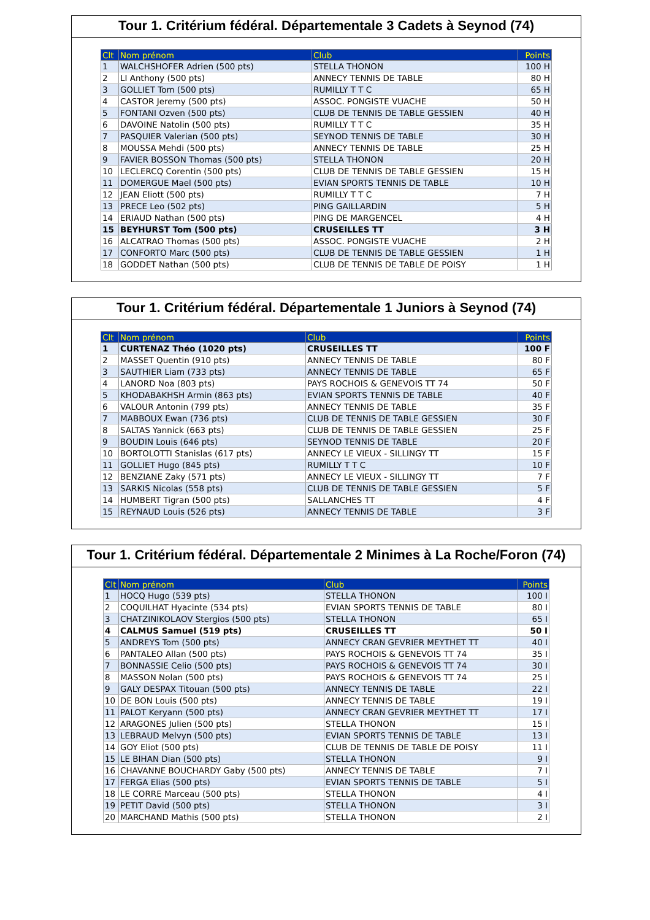Tour 1. Critérium fédéral. Départementale 3 Cadets à Seynod (74)
| Clt | Nom prénom | Club | Points |
| --- | --- | --- | --- |
| 1 | WALCHSHOFER Adrien (500 pts) | STELLA THONON | 100 H |
| 2 | LI Anthony (500 pts) | ANNECY TENNIS DE TABLE | 80 H |
| 3 | GOLLIET Tom (500 pts) | RUMILLY T T C | 65 H |
| 4 | CASTOR Jeremy (500 pts) | ASSOC. PONGISTE VUACHE | 50 H |
| 5 | FONTANI Ozven (500 pts) | CLUB DE TENNIS DE TABLE GESSIEN | 40 H |
| 6 | DAVOINE Natolin (500 pts) | RUMILLY T T C | 35 H |
| 7 | PASQUIER Valerian (500 pts) | SEYNOD TENNIS DE TABLE | 30 H |
| 8 | MOUSSA Mehdi (500 pts) | ANNECY TENNIS DE TABLE | 25 H |
| 9 | FAVIER BOSSON Thomas (500 pts) | STELLA THONON | 20 H |
| 10 | LECLERCQ Corentin (500 pts) | CLUB DE TENNIS DE TABLE GESSIEN | 15 H |
| 11 | DOMERGUE Mael (500 pts) | EVIAN SPORTS TENNIS DE TABLE | 10 H |
| 12 | JEAN Eliott (500 pts) | RUMILLY T T C | 7 H |
| 13 | PRECE Leo (502 pts) | PING GAILLARDIN | 5 H |
| 14 | ERIAUD Nathan (500 pts) | PING DE MARGENCEL | 4 H |
| 15 | BEYHURST Tom (500 pts) | CRUSEILLES TT | 3 H |
| 16 | ALCATRAO Thomas (500 pts) | ASSOC. PONGISTE VUACHE | 2 H |
| 17 | CONFORTO Marc (500 pts) | CLUB DE TENNIS DE TABLE GESSIEN | 1 H |
| 18 | GODDET Nathan (500 pts) | CLUB DE TENNIS DE TABLE DE POISY | 1 H |
Tour 1. Critérium fédéral. Départementale 1 Juniors à Seynod (74)
| Clt | Nom prénom | Club | Points |
| --- | --- | --- | --- |
| 1 | CURTENAZ Théo (1020 pts) | CRUSEILLES TT | 100 F |
| 2 | MASSET Quentin (910 pts) | ANNECY TENNIS DE TABLE | 80 F |
| 3 | SAUTHIER Liam (733 pts) | ANNECY TENNIS DE TABLE | 65 F |
| 4 | LANORD Noa (803 pts) | PAYS ROCHOIS & GENEVOIS TT 74 | 50 F |
| 5 | KHODABAKHSH Armin (863 pts) | EVIAN SPORTS TENNIS DE TABLE | 40 F |
| 6 | VALOUR Antonin (799 pts) | ANNECY TENNIS DE TABLE | 35 F |
| 7 | MABBOUX Ewan (736 pts) | CLUB DE TENNIS DE TABLE GESSIEN | 30 F |
| 8 | SALTAS Yannick (663 pts) | CLUB DE TENNIS DE TABLE GESSIEN | 25 F |
| 9 | BOUDIN Louis (646 pts) | SEYNOD TENNIS DE TABLE | 20 F |
| 10 | BORTOLOTTI Stanislas (617 pts) | ANNECY LE VIEUX - SILLINGY TT | 15 F |
| 11 | GOLLIET Hugo (845 pts) | RUMILLY T T C | 10 F |
| 12 | BENZIANE Zaky (571 pts) | ANNECY LE VIEUX - SILLINGY TT | 7 F |
| 13 | SARKIS Nicolas (558 pts) | CLUB DE TENNIS DE TABLE GESSIEN | 5 F |
| 14 | HUMBERT Tigran (500 pts) | SALLANCHES TT | 4 F |
| 15 | REYNAUD Louis (526 pts) | ANNECY TENNIS DE TABLE | 3 F |
Tour 1. Critérium fédéral. Départementale 2 Minimes à La Roche/Foron (74)
| Clt | Nom prénom | Club | Points |
| --- | --- | --- | --- |
| 1 | HOCQ Hugo (539 pts) | STELLA THONON | 100 I |
| 2 | COQUILHAT Hyacinte (534 pts) | EVIAN SPORTS TENNIS DE TABLE | 80 I |
| 3 | CHATZINIKOLAOV Stergios (500 pts) | STELLA THONON | 65 I |
| 4 | CALMUS Samuel (519 pts) | CRUSEILLES TT | 50 I |
| 5 | ANDREYS Tom (500 pts) | ANNECY CRAN GEVRIER MEYTHET TT | 40 I |
| 6 | PANTALEO Allan (500 pts) | PAYS ROCHOIS & GENEVOIS TT 74 | 35 I |
| 7 | BONNASSIE Celio (500 pts) | PAYS ROCHOIS & GENEVOIS TT 74 | 30 I |
| 8 | MASSON Nolan (500 pts) | PAYS ROCHOIS & GENEVOIS TT 74 | 25 I |
| 9 | GALY DESPAX Titouan (500 pts) | ANNECY TENNIS DE TABLE | 22 I |
| 10 | DE BON Louis (500 pts) | ANNECY TENNIS DE TABLE | 19 I |
| 11 | PALOT Keryann (500 pts) | ANNECY CRAN GEVRIER MEYTHET TT | 17 I |
| 12 | ARAGONES Julien (500 pts) | STELLA THONON | 15 I |
| 13 | LEBRAUD Melvyn (500 pts) | EVIAN SPORTS TENNIS DE TABLE | 13 I |
| 14 | GOY Eliot (500 pts) | CLUB DE TENNIS DE TABLE DE POISY | 11 I |
| 15 | LE BIHAN Dian (500 pts) | STELLA THONON | 9 I |
| 16 | CHAVANNE BOUCHARDY Gaby (500 pts) | ANNECY TENNIS DE TABLE | 7 I |
| 17 | FERGA Elias (500 pts) | EVIAN SPORTS TENNIS DE TABLE | 5 I |
| 18 | LE CORRE Marceau (500 pts) | STELLA THONON | 4 I |
| 19 | PETIT David (500 pts) | STELLA THONON | 3 I |
| 20 | MARCHAND Mathis (500 pts) | STELLA THONON | 2 I |